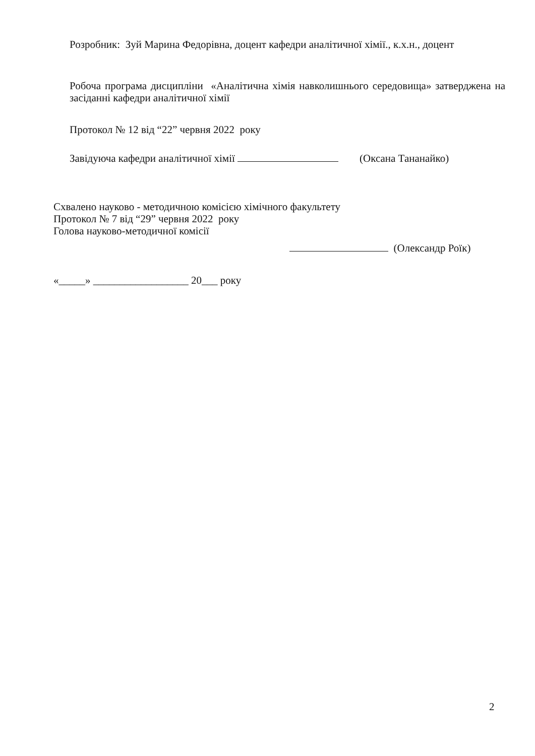Розробник: Зуй Марина Федорівна, доцент кафедри аналітичної хімії., к.х.н., доцент
Робоча програма дисципліни «Аналітична хімія навколишнього середовища» затверджена на засіданні кафедри аналітичної хімії
Протокол № 12 від “22” червня 2022 року
Завідуюча кафедри аналітичної хімії (Оксана Тананайко)
Схвалено науково - методичною комісією хімічного факультету
Протокол № 7 від “29” червня 2022 року
Голова науково-методичної комісії
(Олександр Роїк)
«_____» __________________ 20___ року
2